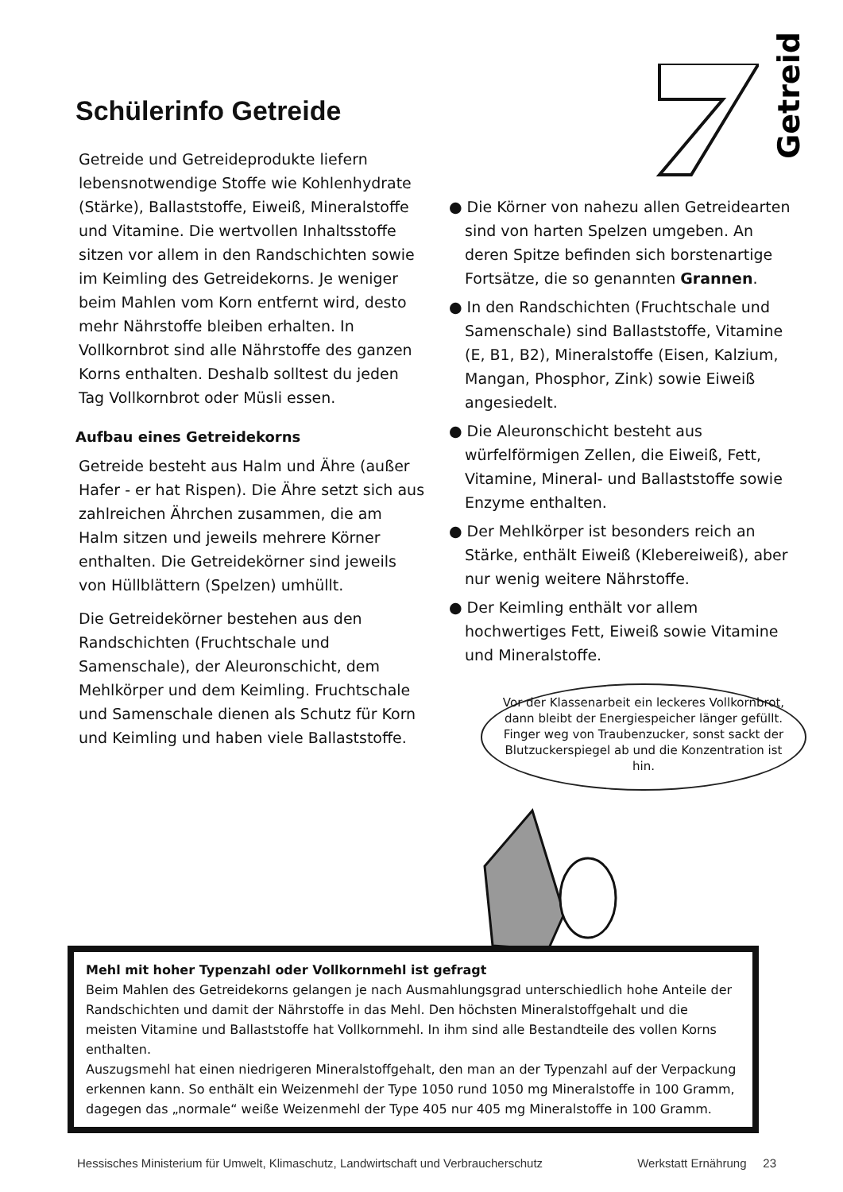Getreide
Schülerinfo Getreide
Getreide und Getreideprodukte liefern lebensnotwendige Stoffe wie Kohlenhydrate (Stärke), Ballaststoffe, Eiweiß, Mineralstoffe und Vitamine. Die wertvollen Inhaltsstoffe sitzen vor allem in den Randschichten sowie im Keimling des Getreidekorns. Je weniger beim Mahlen vom Korn entfernt wird, desto mehr Nährstoffe bleiben erhalten. In Vollkornbrot sind alle Nährstoffe des ganzen Korns enthalten. Deshalb solltest du jeden Tag Vollkornbrot oder Müsli essen.
Aufbau eines Getreidekorns
Getreide besteht aus Halm und Ähre (außer Hafer - er hat Rispen). Die Ähre setzt sich aus zahlreichen Ährchen zusammen, die am Halm sitzen und jeweils mehrere Körner enthalten. Die Getreidekörner sind jeweils von Hüllblättern (Spelzen) umhüllt.
Die Getreidekörner bestehen aus den Randschichten (Fruchtschale und Samenschale), der Aleuronschicht, dem Mehlkörper und dem Keimling. Fruchtschale und Samenschale dienen als Schutz für Korn und Keimling und haben viele Ballaststoffe.
● Die Körner von nahezu allen Getreidearten sind von harten Spelzen umgeben. An deren Spitze befinden sich borstenartige Fortsätze, die so genannten Grannen.
● In den Randschichten (Fruchtschale und Samenschale) sind Ballaststoffe, Vitamine (E, B1, B2), Mineralstoffe (Eisen, Kalzium, Mangan, Phosphor, Zink) sowie Eiweiß angesiedelt.
● Die Aleuronschicht besteht aus würfelförmigen Zellen, die Eiweiß, Fett, Vitamine, Mineral- und Ballaststoffe sowie Enzyme enthalten.
● Der Mehlkörper ist besonders reich an Stärke, enthält Eiweiß (Klebereiweiß), aber nur wenig weitere Nährstoffe.
● Der Keimling enthält vor allem hochwertiges Fett, Eiweiß sowie Vitamine und Mineralstoffe.
Vor der Klassenarbeit ein leckeres Vollkornbrot, dann bleibt der Energiespeicher länger gefüllt. Finger weg von Traubenzucker, sonst sackt der Blutzuckerspiegel ab und die Konzentration ist hin.
Mehl mit hoher Typenzahl oder Vollkornmehl ist gefragt
Beim Mahlen des Getreidekorns gelangen je nach Ausmahlungsgrad unterschiedlich hohe Anteile der Randschichten und damit der Nährstoffe in das Mehl. Den höchsten Mineralstoffgehalt und die meisten Vitamine und Ballaststoffe hat Vollkornmehl. In ihm sind alle Bestandteile des vollen Korns enthalten.
Auszugsmehl hat einen niedrigeren Mineralstoffgehalt, den man an der Typenzahl auf der Verpackung erkennen kann. So enthält ein Weizenmehl der Type 1050 rund 1050 mg Mineralstoffe in 100 Gramm, dagegen das „normale“ weiße Weizenmehl der Type 405 nur 405 mg Mineralstoffe in 100 Gramm.
Hessisches Ministerium für Umwelt, Klimaschutz, Landwirtschaft und Verbraucherschutz Werkstatt Ernährung 23